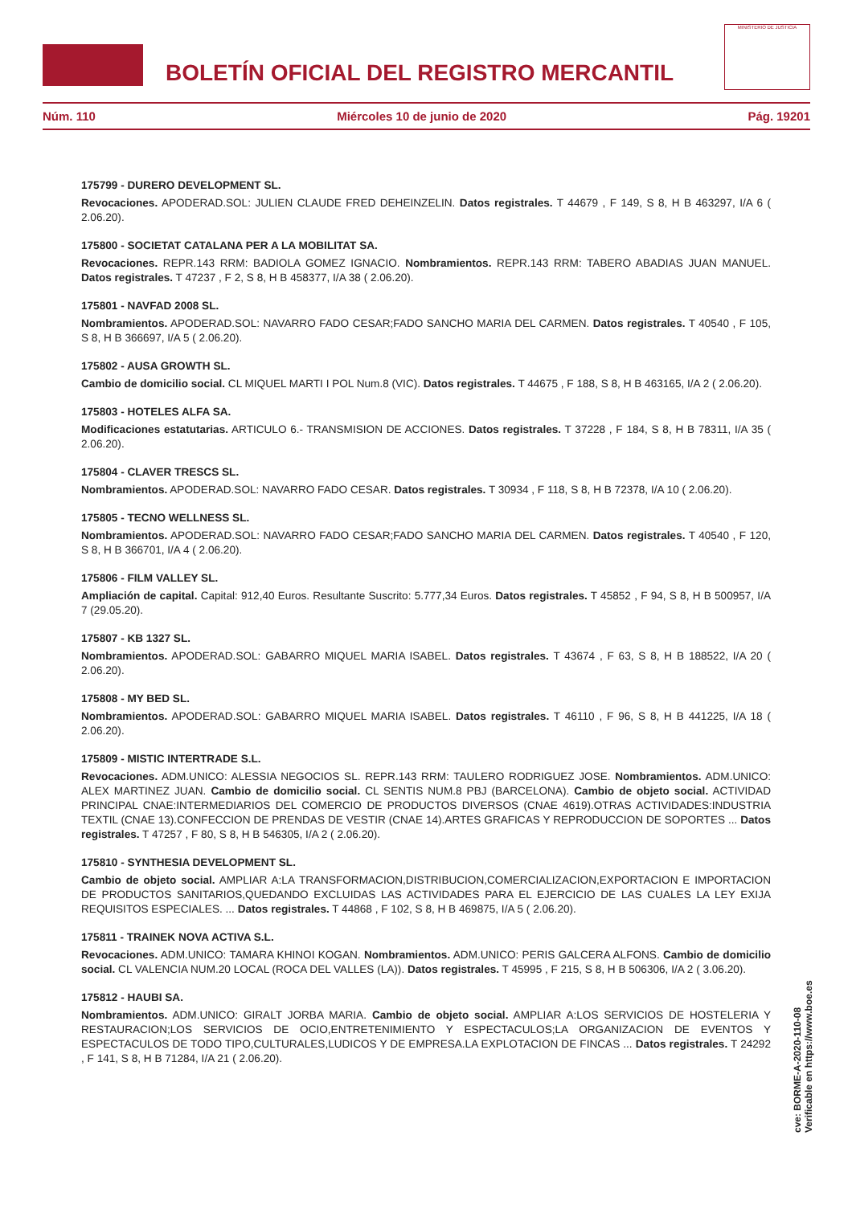BOLETÍN OFICIAL DEL REGISTRO MERCANTIL
MINISTERIO DE JUSTICIA
Núm. 110 Miércoles 10 de junio de 2020 Pág. 19201
175799 - DURERO DEVELOPMENT SL.
Revocaciones. APODERAD.SOL: JULIEN CLAUDE FRED DEHEINZELIN. Datos registrales. T 44679 , F 149, S 8, H B 463297, I/A 6 ( 2.06.20).
175800 - SOCIETAT CATALANA PER A LA MOBILITAT SA.
Revocaciones. REPR.143 RRM: BADIOLA GOMEZ IGNACIO. Nombramientos. REPR.143 RRM: TABERO ABADIAS JUAN MANUEL. Datos registrales. T 47237 , F 2, S 8, H B 458377, I/A 38 ( 2.06.20).
175801 - NAVFAD 2008 SL.
Nombramientos. APODERAD.SOL: NAVARRO FADO CESAR;FADO SANCHO MARIA DEL CARMEN. Datos registrales. T 40540 , F 105, S 8, H B 366697, I/A 5 ( 2.06.20).
175802 - AUSA GROWTH SL.
Cambio de domicilio social. CL MIQUEL MARTI I POL Num.8 (VIC). Datos registrales. T 44675 , F 188, S 8, H B 463165, I/A 2 ( 2.06.20).
175803 - HOTELES ALFA SA.
Modificaciones estatutarias. ARTICULO 6.- TRANSMISION DE ACCIONES. Datos registrales. T 37228 , F 184, S 8, H B 78311, I/A 35 ( 2.06.20).
175804 - CLAVER TRESCS SL.
Nombramientos. APODERAD.SOL: NAVARRO FADO CESAR. Datos registrales. T 30934 , F 118, S 8, H B 72378, I/A 10 ( 2.06.20).
175805 - TECNO WELLNESS SL.
Nombramientos. APODERAD.SOL: NAVARRO FADO CESAR;FADO SANCHO MARIA DEL CARMEN. Datos registrales. T 40540 , F 120, S 8, H B 366701, I/A 4 ( 2.06.20).
175806 - FILM VALLEY SL.
Ampliación de capital. Capital: 912,40 Euros. Resultante Suscrito: 5.777,34 Euros. Datos registrales. T 45852 , F 94, S 8, H B 500957, I/A 7 (29.05.20).
175807 - KB 1327 SL.
Nombramientos. APODERAD.SOL: GABARRO MIQUEL MARIA ISABEL. Datos registrales. T 43674 , F 63, S 8, H B 188522, I/A 20 ( 2.06.20).
175808 - MY BED SL.
Nombramientos. APODERAD.SOL: GABARRO MIQUEL MARIA ISABEL. Datos registrales. T 46110 , F 96, S 8, H B 441225, I/A 18 ( 2.06.20).
175809 - MISTIC INTERTRADE S.L.
Revocaciones. ADM.UNICO: ALESSIA NEGOCIOS SL. REPR.143 RRM: TAULERO RODRIGUEZ JOSE. Nombramientos. ADM.UNICO: ALEX MARTINEZ JUAN. Cambio de domicilio social. CL SENTIS NUM.8 PBJ (BARCELONA). Cambio de objeto social. ACTIVIDAD PRINCIPAL CNAE:INTERMEDIARIOS DEL COMERCIO DE PRODUCTOS DIVERSOS (CNAE 4619).OTRAS ACTIVIDADES:INDUSTRIA TEXTIL (CNAE 13).CONFECCION DE PRENDAS DE VESTIR (CNAE 14).ARTES GRAFICAS Y REPRODUCCION DE SOPORTES ... Datos registrales. T 47257 , F 80, S 8, H B 546305, I/A 2 ( 2.06.20).
175810 - SYNTHESIA DEVELOPMENT SL.
Cambio de objeto social. AMPLIAR A:LA TRANSFORMACION,DISTRIBUCION,COMERCIALIZACION,EXPORTACION E IMPORTACION DE PRODUCTOS SANITARIOS,QUEDANDO EXCLUIDAS LAS ACTIVIDADES PARA EL EJERCICIO DE LAS CUALES LA LEY EXIJA REQUISITOS ESPECIALES. ... Datos registrales. T 44868 , F 102, S 8, H B 469875, I/A 5 ( 2.06.20).
175811 - TRAINEK NOVA ACTIVA S.L.
Revocaciones. ADM.UNICO: TAMARA KHINOI KOGAN. Nombramientos. ADM.UNICO: PERIS GALCERA ALFONS. Cambio de domicilio social. CL VALENCIA NUM.20 LOCAL (ROCA DEL VALLES (LA)). Datos registrales. T 45995 , F 215, S 8, H B 506306, I/A 2 ( 3.06.20).
175812 - HAUBI SA.
Nombramientos. ADM.UNICO: GIRALT JORBA MARIA. Cambio de objeto social. AMPLIAR A:LOS SERVICIOS DE HOSTELERIA Y RESTAURACION;LOS SERVICIOS DE OCIO,ENTRETENIMIENTO Y ESPECTACULOS;LA ORGANIZACION DE EVENTOS Y ESPECTACULOS DE TODO TIPO,CULTURALES,LUDICOS Y DE EMPRESA.LA EXPLOTACION DE FINCAS ... Datos registrales. T 24292 , F 141, S 8, H B 71284, I/A 21 ( 2.06.20).
cve: BORME-A-2020-110-08
Verificable en https://www.boe.es